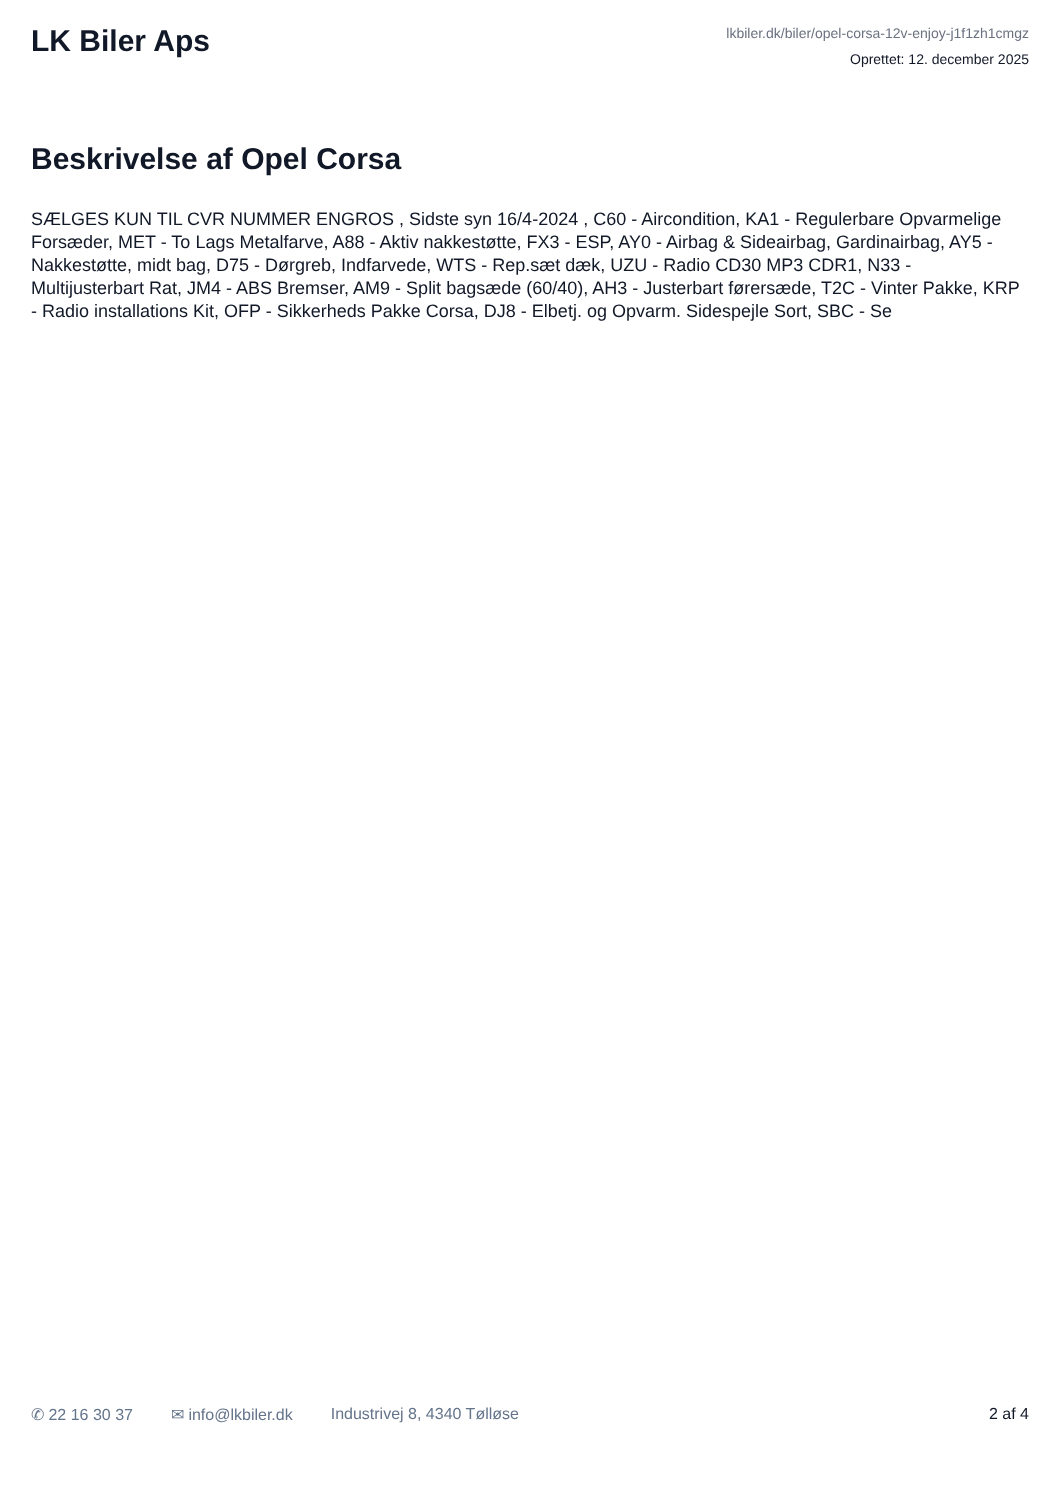LK Biler Aps
lkbiler.dk/biler/opel-corsa-12v-enjoy-j1f1zh1cmgz
Oprettet: 12. december 2025
Beskrivelse af Opel Corsa
SÆLGES KUN TIL CVR NUMMER ENGROS , Sidste syn 16/4-2024 , C60 - Aircondition, KA1 - Regulerbare Opvarmelige Forsæder, MET - To Lags Metalfarve, A88 - Aktiv nakkestøtte, FX3 - ESP, AY0 - Airbag & Sideairbag, Gardinairbag, AY5 - Nakkestøtte, midt bag, D75 - Dørgreb, Indfarvede, WTS - Rep.sæt dæk, UZU - Radio CD30 MP3 CDR1, N33 - Multijusterbart Rat, JM4 - ABS Bremser, AM9 - Split bagsæde (60/40), AH3 - Justerbart førersæde, T2C - Vinter Pakke, KRP - Radio installations Kit, OFP - Sikkerheds Pakke Corsa, DJ8 - Elbetj. og Opvarm. Sidespejle Sort, SBC - Se
✆ 22 16 30 37 ✉ info@lkbiler.dk Industrivej 8, 4340 Tølløse 2 af 4